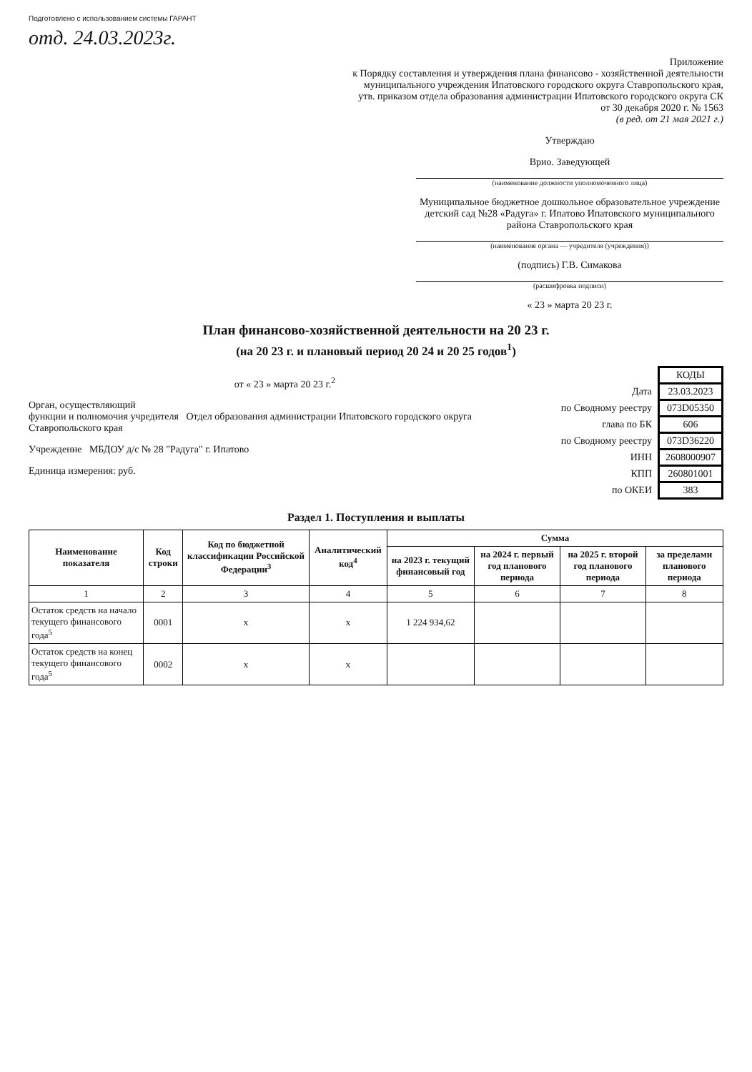Подготовлено с использованием системы ГАРАНТ
отд. 24.03.2023г.
Приложение
к Порядку составления и утверждения плана финансово - хозяйственной деятельности
муниципального учреждения Ипатовского городского округа Ставропольского края,
утв. приказом отдела образования администрации Ипатовского городского округа СК
от 30 декабря 2020 г. № 1563
(в ред. от 21 мая 2021 г.)
Утверждаю
Врио. Заведующей
(наименование должности уполномоченного лица)
Муниципальное бюджетное дошкольное образовательное учреждение детский сад №28 «Радуга» г. Ипатово Ипатовского муниципального района Ставропольского края
(наименование органа — учредителя (учреждения))
(подпись) Г.В. Симакова
(расшифровка подписи)
« 23 » марта 20 23 г.
План финансово-хозяйственной деятельности на 20 23 г.
(на 20 23 г. и плановый период 20 24 и 20 25 годов<sup>1</sup>)
от « 23 » марта 20 23 г.<sup>2</sup>
Орган, осуществляющий
функции и полномочия учредителя Отдел образования администрации Ипатовского городского округа Ставропольского края
Учреждение МБДОУ д/с № 28 "Радуга" г. Ипатово
Единица измерения: руб.
| | КОДЫ |
| Дата | 23.03.2023 |
| по Сводному реестру | 073D05350 |
| глава по БК | 606 |
| по Сводному реестру | 073D36220 |
| ИНН | 2608000907 |
| КПП | 260801001 |
| по ОКЕИ | 383 |
Раздел 1. Поступления и выплаты
| Наименование показателя | Код строки | Код по бюджетной классификации Российской Федерации<sup>3</sup> | Аналитический код<sup>4</sup> | Сумма | | | |
| --- | --- | --- | --- | --- | --- | --- | --- |
| | | | | на 2023 г. текущий финансовый год | на 2024 г. первый год планового периода | на 2025 г. второй год планового периода | за пределами планового периода |
| 1 | 2 | 3 | 4 | 5 | 6 | 7 | 8 |
| Остаток средств на начало текущего финансового года<sup>5</sup> | 0001 | х | х | 1 224 934,62 | | | |
| Остаток средств на конец текущего финансового года<sup>5</sup> | 0002 | х | х | | | | |